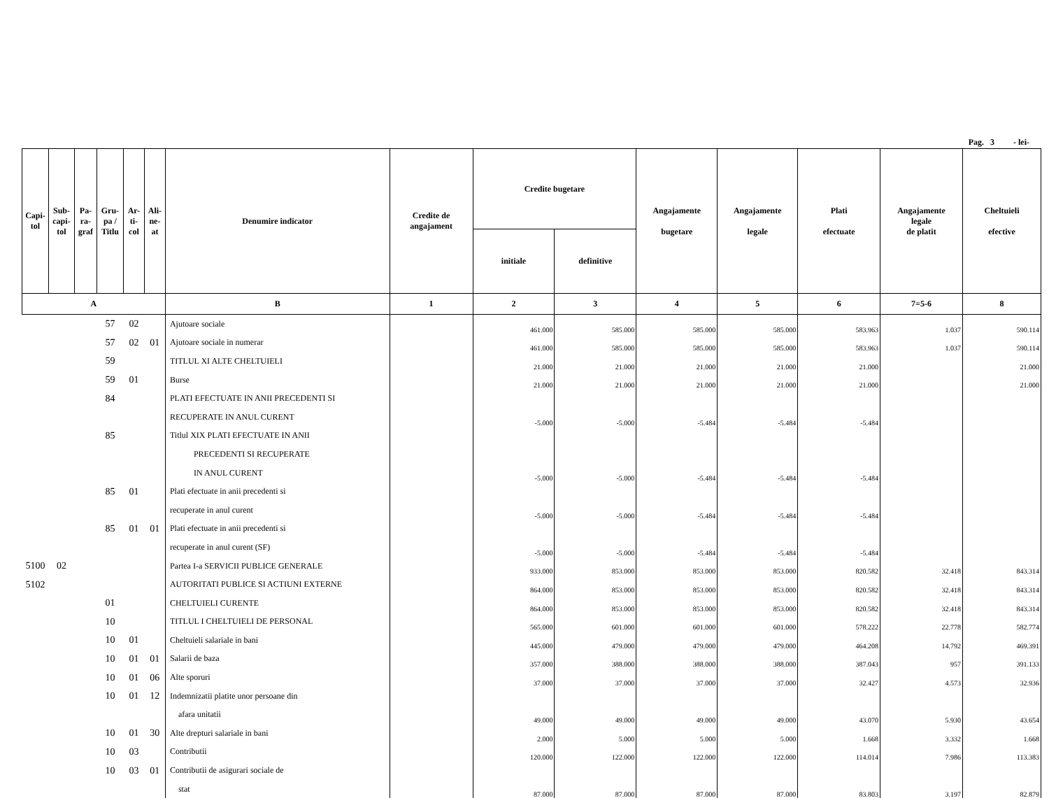Pag. 3 - lei-
| Capi- tol | Sub- capi- tol | Pa- ra- graf | Gru- pa / Titlu | Ar- ti- col | Ali- ne- at | Denumire indicator | Credite de angajament | Credite bugetare | | Angajamente bugetare | Angajamente legale | Plati efectuate | Angajamente legale de platit | Cheltuieli efective |
| --- | --- | --- | --- | --- | --- | --- | --- | --- | --- | --- | --- | --- | --- | --- |
| | | | | | | | | initiale | definitive | | | | | |
| A | | | | | | B | 1 | 2 | 3 | 4 | 5 | 6 | 7=5-6 | 8 |
| | | | 57 | 02 | | Ajutoare sociale | | 461.000 | 585.000 | 585.000 | 585.000 | 583.963 | 1.037 | 590.114 |
| | | | 57 | 02 | 01 | Ajutoare sociale in numerar | | 461.000 | 585.000 | 585.000 | 585.000 | 583.963 | 1.037 | 590.114 |
| | | | 59 | | | TITLUL XI ALTE CHELTUIELI | | 21.000 | 21.000 | 21.000 | 21.000 | 21.000 | | 21.000 |
| | | | 59 | 01 | | Burse | | 21.000 | 21.000 | 21.000 | 21.000 | 21.000 | | 21.000 |
| | | | 84 | | | PLATI EFECTUATE IN ANII PRECEDENTI SI | | | | | | | | |
| | | | | | | RECUPERATE IN ANUL CURENT | | -5.000 | -5.000 | -5.484 | -5.484 | -5.484 | | |
| | | | 85 | | | Titlul XIX PLATI EFECTUATE IN ANII | | | | | | | | |
| | | | | | | PRECEDENTI SI RECUPERATE | | | | | | | | |
| | | | | | | IN ANUL CURENT | | -5.000 | -5.000 | -5.484 | -5.484 | -5.484 | | |
| | | | 85 | 01 | | Plati efectuate in anii precedenti si | | | | | | | | |
| | | | | | | recuperate in anul curent | | -5.000 | -5.000 | -5.484 | -5.484 | -5.484 | | |
| | | | 85 | 01 | 01 | Plati efectuate in anii precedenti si | | | | | | | | |
| | | | | | | recuperate in anul curent (SF) | | -5.000 | -5.000 | -5.484 | -5.484 | -5.484 | | |
| 5100 | 02 | | | | | Partea I-a SERVICII PUBLICE GENERALE | | 933.000 | 853.000 | 853.000 | 853.000 | 820.582 | 32.418 | 843.314 |
| 5102 | | | | | | AUTORITATI PUBLICE SI ACTIUNI EXTERNE | | 864.000 | 853.000 | 853.000 | 853.000 | 820.582 | 32.418 | 843.314 |
| | | | 01 | | | CHELTUIELI CURENTE | | 864.000 | 853.000 | 853.000 | 853.000 | 820.582 | 32.418 | 843.314 |
| | | | 10 | | | TITLUL I CHELTUIELI DE PERSONAL | | 565.000 | 601.000 | 601.000 | 601.000 | 578.222 | 22.778 | 582.774 |
| | | | 10 | 01 | | Cheltuieli salariale in bani | | 445.000 | 479.000 | 479.000 | 479.000 | 464.208 | 14.792 | 469.391 |
| | | | 10 | 01 | 01 | Salarii de baza | | 357.000 | 388.000 | 388.000 | 388.000 | 387.043 | 957 | 391.133 |
| | | | 10 | 01 | 06 | Alte sporuri | | 37.000 | 37.000 | 37.000 | 37.000 | 32.427 | 4.573 | 32.936 |
| | | | 10 | 01 | 12 | Indemnizatii platite unor persoane din | | | | | | | | |
| | | | | | | afara unitatii | | 49.000 | 49.000 | 49.000 | 49.000 | 43.070 | 5.930 | 43.654 |
| | | | 10 | 01 | 30 | Alte drepturi salariale in bani | | 2.000 | 5.000 | 5.000 | 5.000 | 1.668 | 3.332 | 1.668 |
| | | | 10 | 03 | | Contributii | | 120.000 | 122.000 | 122.000 | 122.000 | 114.014 | 7.986 | 113.383 |
| | | | 10 | 03 | 01 | Contributii de asigurari sociale de | | | | | | | | |
| | | | | | | stat | | 87.000 | 87.000 | 87.000 | 87.000 | 83.803 | 3.197 | 82.879 |